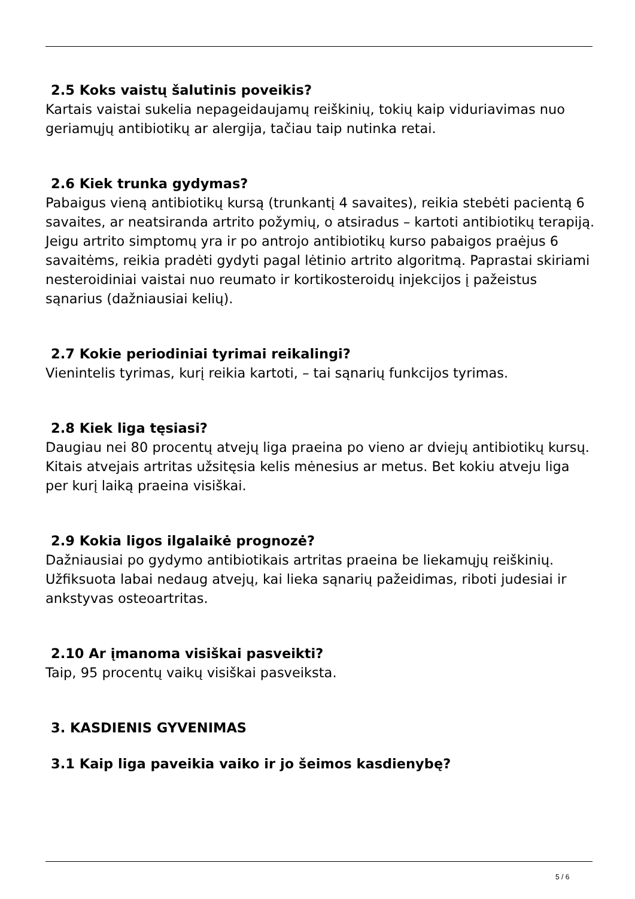2.5 Koks vaistų šalutinis poveikis?
Kartais vaistai sukelia nepageidaujamų reiškinių, tokių kaip viduriavimas nuo geriamųjų antibiotikų ar alergija, tačiau taip nutinka retai.
2.6 Kiek trunka gydymas?
Pabaigus vieną antibiotikų kursą (trunkantį 4 savaites), reikia stebėti pacientą 6 savaites, ar neatsiranda artrito požymių, o atsiradus – kartoti antibiotikų terapiją.
Jeigu artrito simptomų yra ir po antrojo antibiotikų kurso pabaigos praėjus 6 savaitėms, reikia pradėti gydyti pagal lėtinio artrito algoritmą. Paprastai skiriami nesteroidiniai vaistai nuo reumato ir kortikosteroidų injekcijos į pažeistus sąnarius (dažniausiai kelių).
2.7 Kokie periodiniai tyrimai reikalingi?
Vienintelis tyrimas, kurį reikia kartoti, – tai sąnarių funkcijos tyrimas.
2.8 Kiek liga tęsiasi?
Daugiau nei 80 procentų atvejų liga praeina po vieno ar dviejų antibiotikų kursų. Kitais atvejais artritas užsitęsia kelis mėnesius ar metus. Bet kokiu atveju liga per kurį laiką praeina visiškai.
2.9 Kokia ligos ilgalaikė prognozė?
Dažniausiai po gydymo antibiotikais artritas praeina be liekamųjų reiškinių. Užfiksuota labai nedaug atvejų, kai lieka sąnarių pažeidimas, riboti judesiai ir ankstyvas osteoartritas.
2.10 Ar įmanoma visiškai pasveikti?
Taip, 95 procentų vaikų visiškai pasveiksta.
3. KASDIENIS GYVENIMAS
3.1 Kaip liga paveikia vaiko ir jo šeimos kasdienybę?
5 / 6